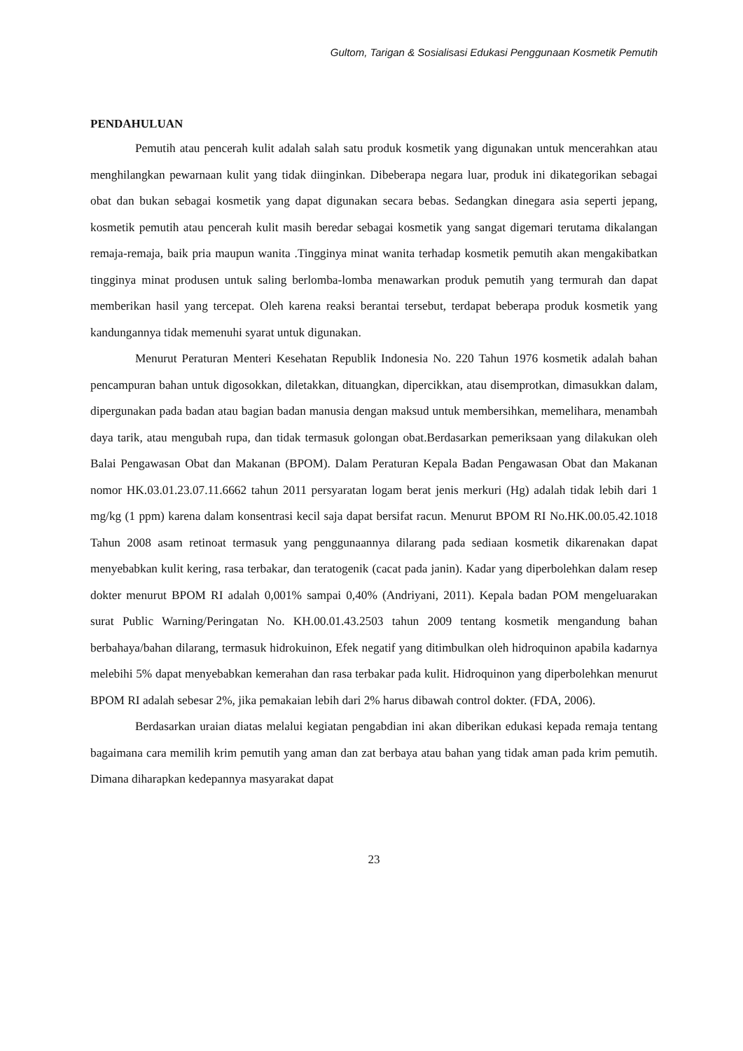Gultom, Tarigan & Sosialisasi Edukasi Penggunaan Kosmetik Pemutih
PENDAHULUAN
Pemutih atau pencerah kulit adalah salah satu produk kosmetik yang digunakan untuk mencerahkan atau menghilangkan pewarnaan kulit yang tidak diinginkan. Dibeberapa negara luar, produk ini dikategorikan sebagai obat dan bukan sebagai kosmetik yang dapat digunakan secara bebas. Sedangkan dinegara asia seperti jepang, kosmetik pemutih atau pencerah kulit masih beredar sebagai kosmetik yang sangat digemari terutama dikalangan remaja-remaja, baik pria maupun wanita .Tingginya minat wanita terhadap kosmetik pemutih akan mengakibatkan tingginya minat produsen untuk saling berlomba-lomba menawarkan produk pemutih yang termurah dan dapat memberikan hasil yang tercepat. Oleh karena reaksi berantai tersebut, terdapat beberapa produk kosmetik yang kandungannya tidak memenuhi syarat untuk digunakan.
Menurut Peraturan Menteri Kesehatan Republik Indonesia No. 220 Tahun 1976 kosmetik adalah bahan pencampuran bahan untuk digosokkan, diletakkan, dituangkan, dipercikkan, atau disemprotkan, dimasukkan dalam, dipergunakan pada badan atau bagian badan manusia dengan maksud untuk membersihkan, memelihara, menambah daya tarik, atau mengubah rupa, dan tidak termasuk golongan obat.Berdasarkan pemeriksaan yang dilakukan oleh Balai Pengawasan Obat dan Makanan (BPOM). Dalam Peraturan Kepala Badan Pengawasan Obat dan Makanan nomor HK.03.01.23.07.11.6662 tahun 2011 persyaratan logam berat jenis merkuri (Hg) adalah tidak lebih dari 1 mg/kg (1 ppm) karena dalam konsentrasi kecil saja dapat bersifat racun. Menurut BPOM RI No.HK.00.05.42.1018 Tahun 2008 asam retinoat termasuk yang penggunaannya dilarang pada sediaan kosmetik dikarenakan dapat menyebabkan kulit kering, rasa terbakar, dan teratogenik (cacat pada janin). Kadar yang diperbolehkan dalam resep dokter menurut BPOM RI adalah 0,001% sampai 0,40% (Andriyani, 2011). Kepala badan POM mengeluarakan surat Public Warning/Peringatan No. KH.00.01.43.2503 tahun 2009 tentang kosmetik mengandung bahan berbahaya/bahan dilarang, termasuk hidrokuinon, Efek negatif yang ditimbulkan oleh hidroquinon apabila kadarnya melebihi 5% dapat menyebabkan kemerahan dan rasa terbakar pada kulit. Hidroquinon yang diperbolehkan menurut BPOM RI adalah sebesar 2%, jika pemakaian lebih dari 2% harus dibawah control dokter. (FDA, 2006).
Berdasarkan uraian diatas melalui kegiatan pengabdian ini akan diberikan edukasi kepada remaja tentang bagaimana cara memilih krim pemutih yang aman dan zat berbaya atau bahan yang tidak aman pada krim pemutih. Dimana diharapkan kedepannya masyarakat dapat
23